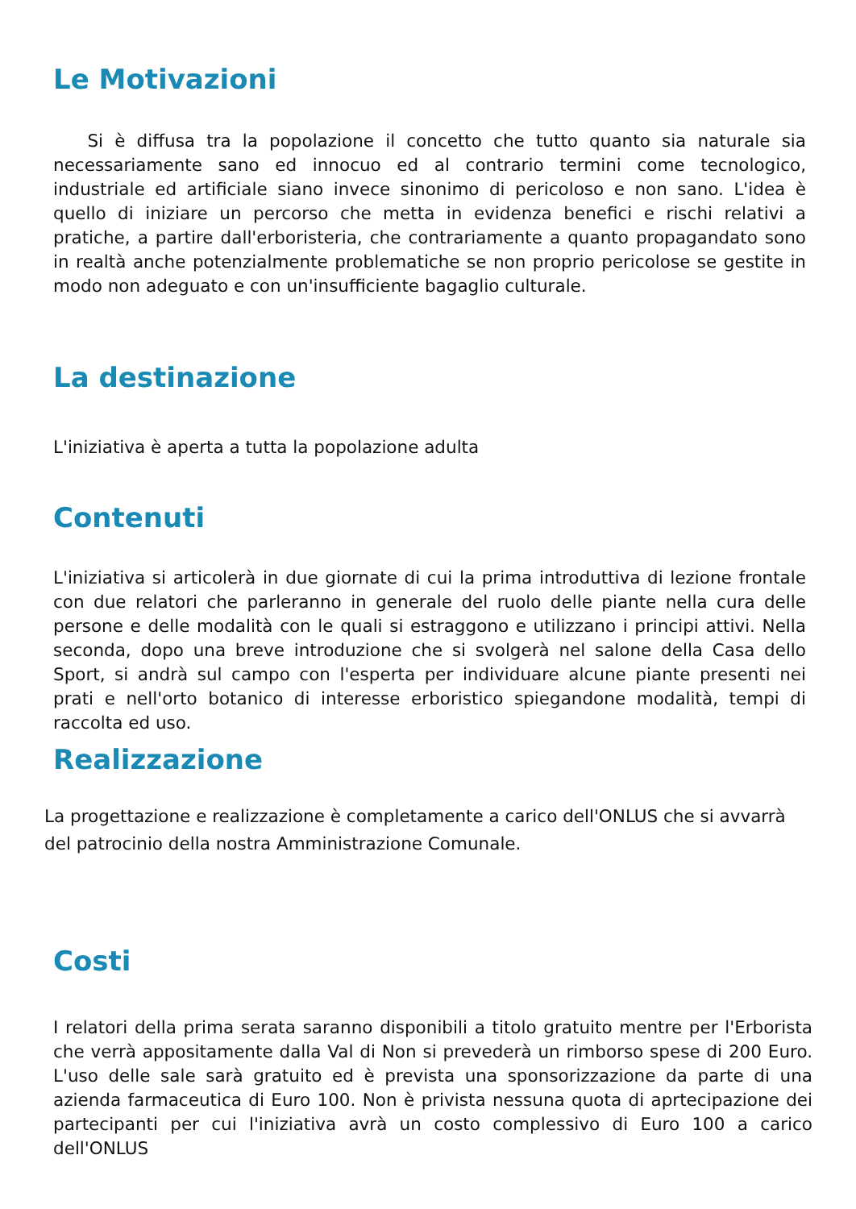Le Motivazioni
Si è diffusa tra la popolazione il concetto che tutto quanto sia naturale sia necessariamente sano ed innocuo ed al contrario termini come tecnologico, industriale ed artificiale siano invece sinonimo di pericoloso e non sano. L'idea è quello di iniziare un percorso che metta in evidenza benefici e rischi relativi a pratiche, a partire dall'erboristeria, che contrariamente a quanto propagandato sono in realtà anche potenzialmente problematiche se non proprio pericolose se gestite in modo non adeguato e con un'insufficiente bagaglio culturale.
La destinazione
L'iniziativa è aperta a tutta la popolazione adulta
Contenuti
L'iniziativa si articolerà in due giornate di cui la prima introduttiva di lezione frontale con due relatori che parleranno in generale del ruolo delle piante nella cura delle persone e delle modalità con le quali si estraggono e utilizzano i principi attivi. Nella seconda, dopo una breve introduzione che si svolgerà nel salone della Casa dello Sport, si andrà sul campo con l'esperta per individuare alcune piante presenti nei prati e nell'orto botanico di interesse erboristico spiegandone modalità, tempi di raccolta ed uso.
Realizzazione
La progettazione e realizzazione è completamente a carico dell'ONLUS che si avvarrà
del patrocinio della nostra Amministrazione Comunale.
Costi
I relatori della prima serata saranno disponibili a titolo gratuito mentre per l'Erborista che verrà appositamente dalla Val di Non si prevederà un rimborso spese di 200 Euro. L'uso delle sale sarà gratuito ed è prevista una sponsorizzazione da parte di una azienda farmaceutica di Euro 100. Non è privista nessuna quota di aprtecipazione dei partecipanti per cui l'iniziativa avrà un costo complessivo di Euro 100 a carico dell'ONLUS